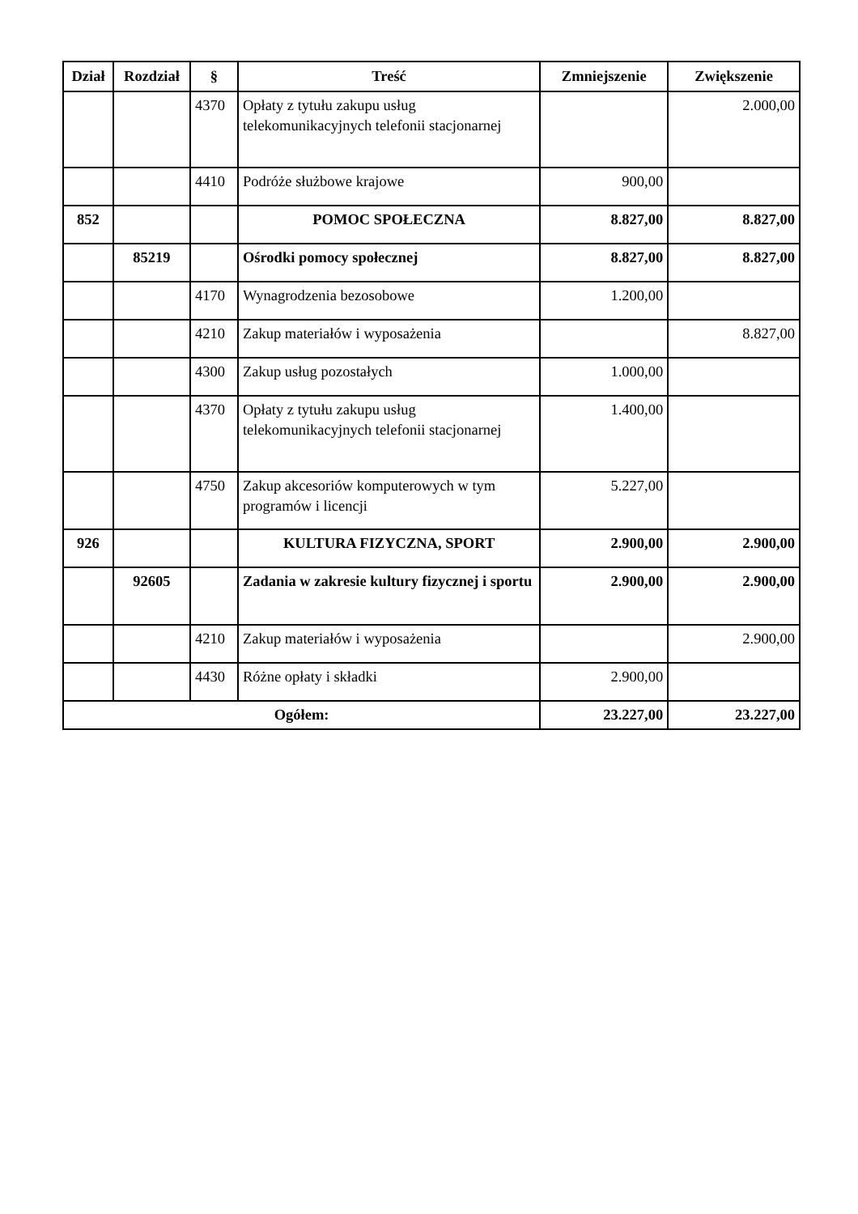| Dział | Rozdział | § | Treść | Zmniejszenie | Zwiększenie |
| --- | --- | --- | --- | --- | --- |
| | | 4370 | Opłaty z tytułu zakupu usług telekomunikacyjnych telefonii stacjonarnej | | 2.000,00 |
| | | 4410 | Podróże służbowe krajowe | 900,00 | |
| 852 | | | POMOC SPOŁECZNA | 8.827,00 | 8.827,00 |
| | 85219 | | Ośrodki pomocy społecznej | 8.827,00 | 8.827,00 |
| | | 4170 | Wynagrodzenia bezosobowe | 1.200,00 | |
| | | 4210 | Zakup materiałów i wyposażenia | | 8.827,00 |
| | | 4300 | Zakup usług pozostałych | 1.000,00 | |
| | | 4370 | Opłaty z tytułu zakupu usług telekomunikacyjnych telefonii stacjonarnej | 1.400,00 | |
| | | 4750 | Zakup akcesoriów komputerowych w tym programów i licencji | 5.227,00 | |
| 926 | | | KULTURA FIZYCZNA, SPORT | 2.900,00 | 2.900,00 |
| | 92605 | | Zadania w zakresie kultury fizycznej i sportu | 2.900,00 | 2.900,00 |
| | | 4210 | Zakup materiałów i wyposażenia | | 2.900,00 |
| | | 4430 | Różne opłaty i składki | 2.900,00 | |
| Ogółem: | | | | 23.227,00 | 23.227,00 |